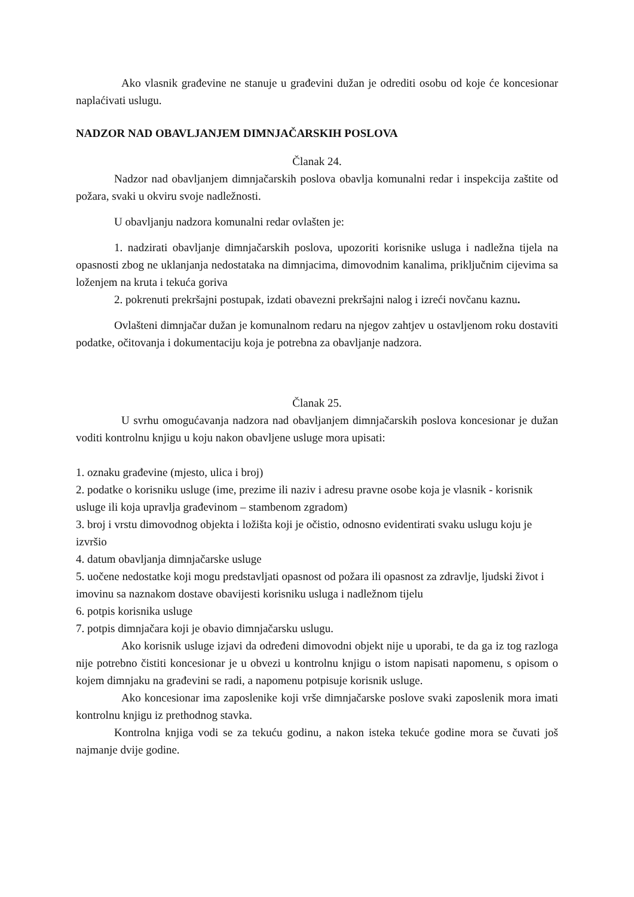Ako vlasnik građevine ne stanuje u građevini dužan je odrediti osobu od koje će koncesionar naplaćivati uslugu.
NADZOR NAD OBAVLJANJEM DIMNJAČARSKIH POSLOVA
Članak 24.
Nadzor nad obavljanjem dimnjačarskih poslova obavlja komunalni redar i inspekcija zaštite od požara, svaki u okviru svoje nadležnosti.
U obavljanju nadzora komunalni redar ovlašten je:
1. nadzirati obavljanje dimnjačarskih poslova, upozoriti korisnike usluga i nadležna tijela na opasnosti zbog ne uklanjanja nedostataka na dimnjacima, dimovodnim kanalima, priključnim cijevima sa loženjem na kruta i tekuća goriva
2. pokrenuti prekršajni postupak, izdati obavezni prekršajni nalog i izreći novčanu kaznu.
Ovlašteni dimnjačar dužan je komunalnom redaru na njegov zahtjev u ostavljenom roku dostaviti podatke, očitovanja i dokumentaciju koja je potrebna za obavljanje nadzora.
Članak 25.
U svrhu omogućavanja nadzora nad obavljanjem dimnjačarskih poslova koncesionar je dužan voditi kontrolnu knjigu u koju nakon obavljene usluge mora upisati:
1. oznaku građevine (mjesto, ulica i broj)
2. podatke o korisniku usluge (ime, prezime ili naziv i adresu pravne osobe koja je vlasnik - korisnik usluge ili koja upravlja građevinom – stambenom zgradom)
3. broj i vrstu dimovodnog objekta i ložišta koji je očistio, odnosno evidentirati svaku uslugu koju je izvršio
4. datum obavljanja dimnjačarske usluge
5. uočene nedostatke koji mogu predstavljati opasnost od požara ili opasnost za zdravlje, ljudski život i imovinu sa naznakom dostave obavijesti korisniku usluga i nadležnom tijelu
6. potpis korisnika usluge
7. potpis dimnjačara koji je obavio dimnjačarsku uslugu.
Ako korisnik usluge izjavi da određeni dimovodni objekt nije u uporabi, te da ga iz tog razloga nije potrebno čistiti koncesionar je u obvezi u kontrolnu knjigu o istom napisati napomenu, s opisom o kojem dimnjaku na građevini se radi, a napomenu potpisuje korisnik usluge.
Ako koncesionar ima zaposlenike koji vrše dimnjačarske poslove svaki zaposlenik mora imati kontrolnu knjigu iz prethodnog stavka.
Kontrolna knjiga vodi se za tekuću godinu, a nakon isteka tekuće godine mora se čuvati još najmanje dvije godine.